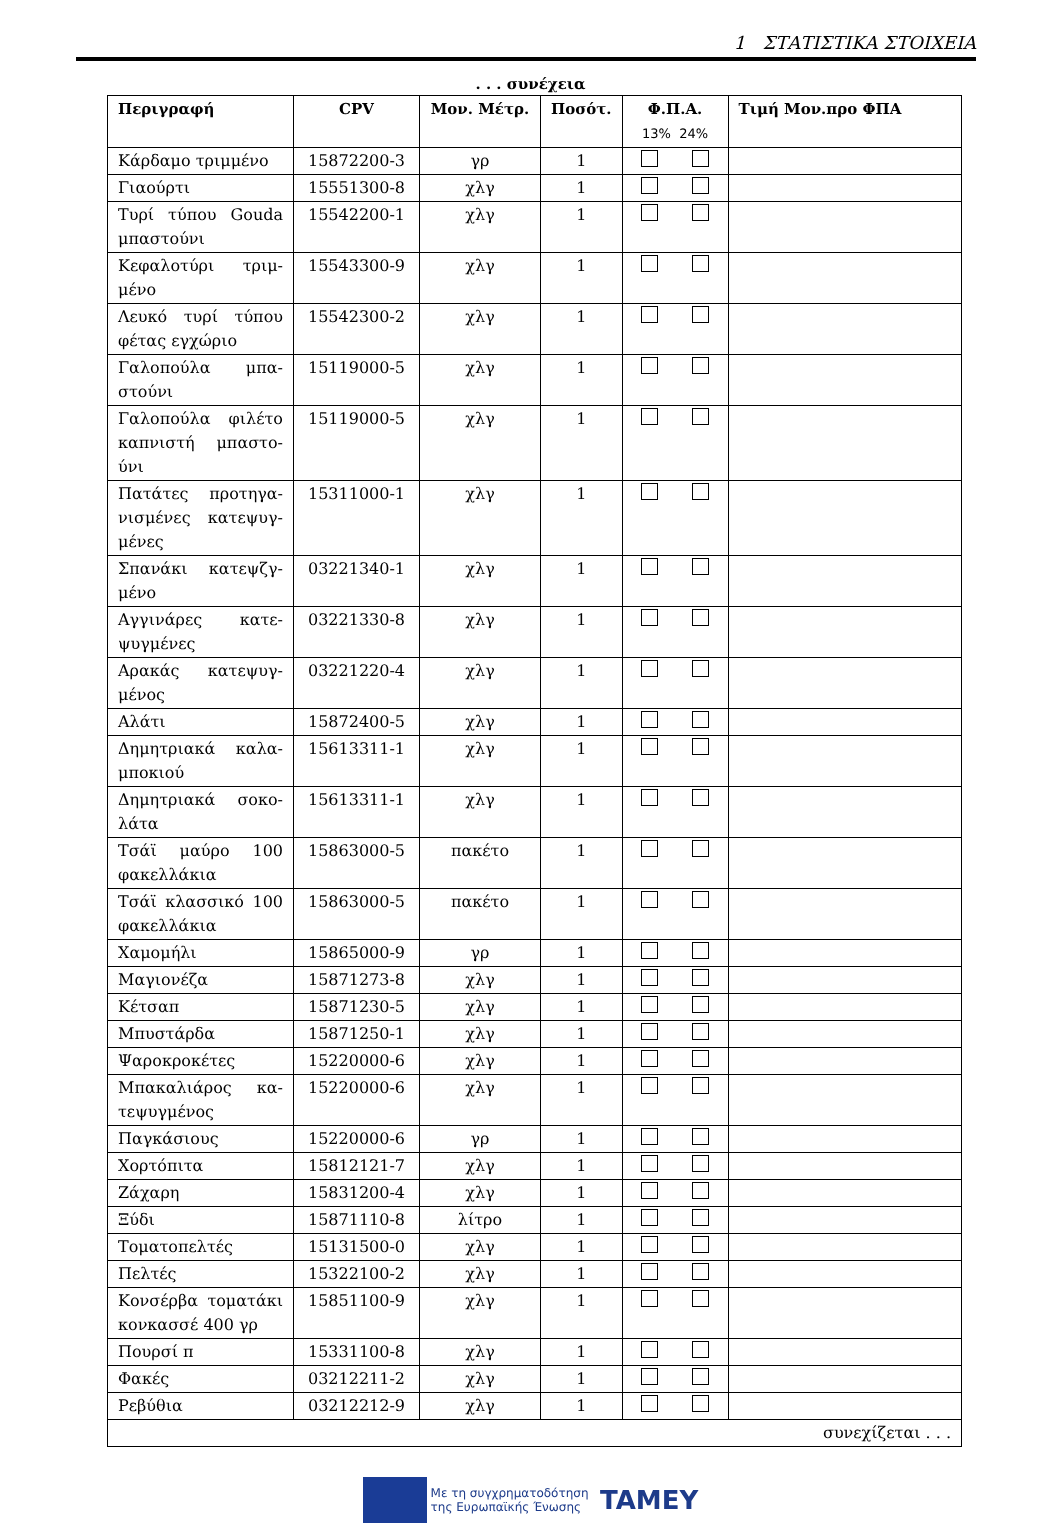1 ΣΤΑΤΙΣΤΙΚΑ ΣΤΟΙΧΕΙΑ
. . . συνέχεια
| Περιγραφή | CPV | Μον. Μέτρ. | Ποσότ. | Φ.Π.Α. 13% 24% | Τιμή Μον.προ ΦΠΑ |
| --- | --- | --- | --- | --- | --- |
| Κάρδαμο τριμμένο | 15872200-3 | γρ | 1 | | |
| Γιαούρτι | 15551300-8 | χλγ | 1 | | |
| Τυρί τύπου Gouda μπαστούνι | 15542200-1 | χλγ | 1 | | |
| Κεφαλοτύρι τριμ-μένο | 15543300-9 | χλγ | 1 | | |
| Λευκό τυρί τύπου φέτας εγχώριο | 15542300-2 | χλγ | 1 | | |
| Γαλοπούλα μπα-στούνι | 15119000-5 | χλγ | 1 | | |
| Γαλοπούλα φιλέτο καπνιστή μπαστο-ύνι | 15119000-5 | χλγ | 1 | | |
| Πατάτες προτηγα-νισμένες κατεψυγ-μένες | 15311000-1 | χλγ | 1 | | |
| Σπανάκι κατεψζγ-μένο | 03221340-1 | χλγ | 1 | | |
| Αγγινάρες κατε-ψυγμένες | 03221330-8 | χλγ | 1 | | |
| Αρακάς κατεψυγ-μένος | 03221220-4 | χλγ | 1 | | |
| Αλάτι | 15872400-5 | χλγ | 1 | | |
| Δημητριακά καλα-μποκιού | 15613311-1 | χλγ | 1 | | |
| Δημητριακά σοκο-λάτα | 15613311-1 | χλγ | 1 | | |
| Τσάϊ μαύρο 100 φακελλάκια | 15863000-5 | πακέτο | 1 | | |
| Τσάϊ κλασσικό 100 φακελλάκια | 15863000-5 | πακέτο | 1 | | |
| Χαμομήλι | 15865000-9 | γρ | 1 | | |
| Μαγιονέζα | 15871273-8 | χλγ | 1 | | |
| Κέτσαπ | 15871230-5 | χλγ | 1 | | |
| Μπυστάρδα | 15871250-1 | χλγ | 1 | | |
| Ψαροκροκέτες | 15220000-6 | χλγ | 1 | | |
| Μπακαλιάρος κα-τεψυγμένος | 15220000-6 | χλγ | 1 | | |
| Παγκάσιους | 15220000-6 | γρ | 1 | | |
| Χορτόπιτα | 15812121-7 | χλγ | 1 | | |
| Ζάχαρη | 15831200-4 | χλγ | 1 | | |
| Ξύδι | 15871110-8 | λίτρο | 1 | | |
| Τοματοπελτές | 15131500-0 | χλγ | 1 | | |
| Πελτές | 15322100-2 | χλγ | 1 | | |
| Κονσέρβα τοματάκι κονκασσέ 400 γρ | 15851100-9 | χλγ | 1 | | |
| Πουρσί π | 15331100-8 | χλγ | 1 | | |
| Φακές | 03212211-2 | χλγ | 1 | | |
| Ρεβύθια | 03212212-9 | χλγ | 1 | | |
| συνεχίζεται . . . | | | | | |
Με τη συγχρηματοδότηση
της Ευρωπαϊκής Ένωσης TAMEY